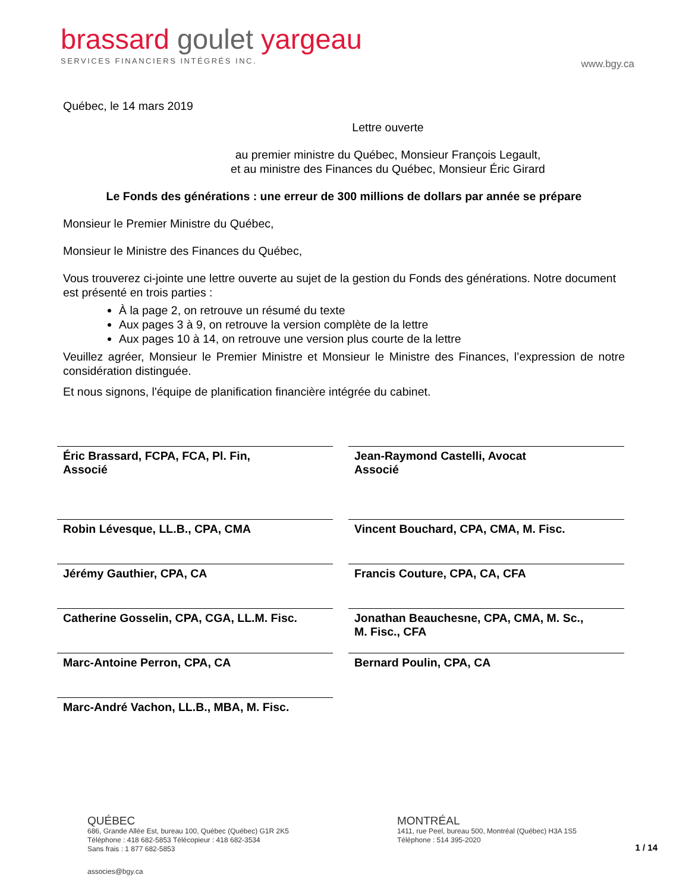brassard goulet yargeau
SERVICES FINANCIERS INTÉGRÉS INC.
www.bgy.ca
Québec, le 14 mars 2019
Lettre ouverte
au premier ministre du Québec, Monsieur François Legault,
et au ministre des Finances du Québec, Monsieur Éric Girard
Le Fonds des générations : une erreur de 300 millions de dollars par année se prépare
Monsieur le Premier Ministre du Québec,
Monsieur le Ministre des Finances du Québec,
Vous trouverez ci-jointe une lettre ouverte au sujet de la gestion du Fonds des générations. Notre document est présenté en trois parties :
À la page 2, on retrouve un résumé du texte
Aux pages 3 à 9, on retrouve la version complète de la lettre
Aux pages 10 à 14, on retrouve une version plus courte de la lettre
Veuillez agréer, Monsieur le Premier Ministre et Monsieur le Ministre des Finances, l’expression de notre considération distinguée.
Et nous signons, l'équipe de planification financière intégrée du cabinet.
Éric Brassard, FCPA, FCA, Pl. Fin,
Associé
Jean-Raymond Castelli, Avocat
Associé
Robin Lévesque, LL.B., CPA, CMA
Vincent Bouchard, CPA, CMA, M. Fisc.
Jérémy Gauthier, CPA, CA
Francis Couture, CPA, CA, CFA
Catherine Gosselin, CPA, CGA, LL.M. Fisc.
Jonathan Beauchesne, CPA, CMA, M. Sc.,
M. Fisc., CFA
Marc-Antoine Perron, CPA, CA
Bernard Poulin, CPA, CA
Marc-André Vachon, LL.B., MBA, M. Fisc.
QUÉBEC
686, Grande Allée Est, bureau 100, Québec (Québec) G1R 2K5
Téléphone : 418 682-5853 Télécopieur : 418 682-3534
Sans frais : 1 877 682-5853
MONTRÉAL
1411, rue Peel, bureau 500, Montréal (Québec) H3A 1S5
Téléphone : 514 395-2020
1 / 14
associes@bgy.ca